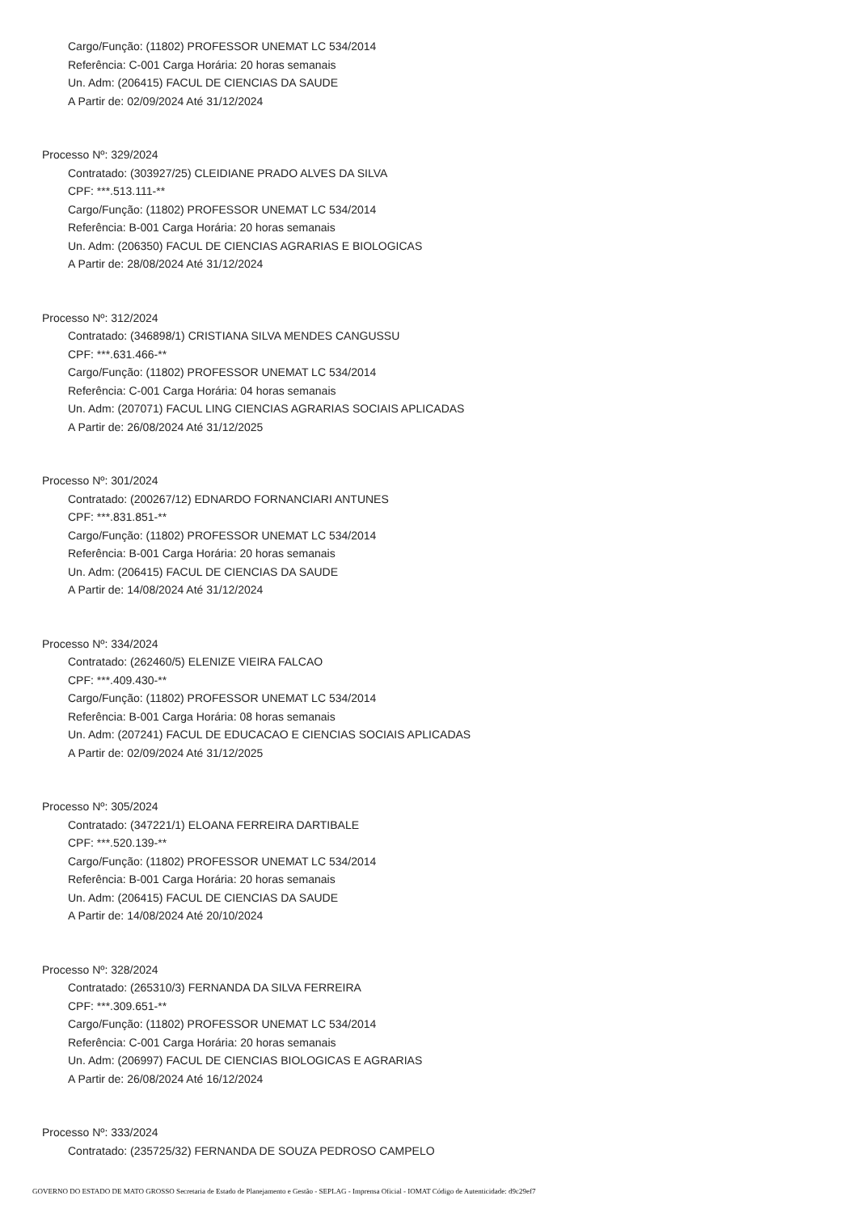Cargo/Função: (11802) PROFESSOR UNEMAT LC 534/2014
Referência: C-001 Carga Horária: 20 horas semanais
Un. Adm: (206415) FACUL DE CIENCIAS DA SAUDE
A Partir de: 02/09/2024 Até 31/12/2024
Processo Nº: 329/2024
Contratado: (303927/25) CLEIDIANE PRADO ALVES DA SILVA
CPF: ***.513.111-**
Cargo/Função: (11802) PROFESSOR UNEMAT LC 534/2014
Referência: B-001 Carga Horária: 20 horas semanais
Un. Adm: (206350) FACUL DE CIENCIAS AGRARIAS E BIOLOGICAS
A Partir de: 28/08/2024 Até 31/12/2024
Processo Nº: 312/2024
Contratado: (346898/1) CRISTIANA SILVA MENDES CANGUSSU
CPF: ***.631.466-**
Cargo/Função: (11802) PROFESSOR UNEMAT LC 534/2014
Referência: C-001 Carga Horária: 04 horas semanais
Un. Adm: (207071) FACUL LING CIENCIAS AGRARIAS SOCIAIS APLICADAS
A Partir de: 26/08/2024 Até 31/12/2025
Processo Nº: 301/2024
Contratado: (200267/12) EDNARDO FORNANCIARI ANTUNES
CPF: ***.831.851-**
Cargo/Função: (11802) PROFESSOR UNEMAT LC 534/2014
Referência: B-001 Carga Horária: 20 horas semanais
Un. Adm: (206415) FACUL DE CIENCIAS DA SAUDE
A Partir de: 14/08/2024 Até 31/12/2024
Processo Nº: 334/2024
Contratado: (262460/5) ELENIZE VIEIRA FALCAO
CPF: ***.409.430-**
Cargo/Função: (11802) PROFESSOR UNEMAT LC 534/2014
Referência: B-001 Carga Horária: 08 horas semanais
Un. Adm: (207241) FACUL DE EDUCACAO E CIENCIAS SOCIAIS APLICADAS
A Partir de: 02/09/2024 Até 31/12/2025
Processo Nº: 305/2024
Contratado: (347221/1) ELOANA FERREIRA DARTIBALE
CPF: ***.520.139-**
Cargo/Função: (11802) PROFESSOR UNEMAT LC 534/2014
Referência: B-001 Carga Horária: 20 horas semanais
Un. Adm: (206415) FACUL DE CIENCIAS DA SAUDE
A Partir de: 14/08/2024 Até 20/10/2024
Processo Nº: 328/2024
Contratado: (265310/3) FERNANDA DA SILVA FERREIRA
CPF: ***.309.651-**
Cargo/Função: (11802) PROFESSOR UNEMAT LC 534/2014
Referência: C-001 Carga Horária: 20 horas semanais
Un. Adm: (206997) FACUL DE CIENCIAS BIOLOGICAS E AGRARIAS
A Partir de: 26/08/2024 Até 16/12/2024
Processo Nº: 333/2024
Contratado: (235725/32) FERNANDA DE SOUZA PEDROSO CAMPELO
GOVERNO DO ESTADO DE MATO GROSSO Secretaria de Estado de Planejamento e Gestão - SEPLAG - Imprensa Oficial - IOMAT Código de Autenticidade: d9c29ef7